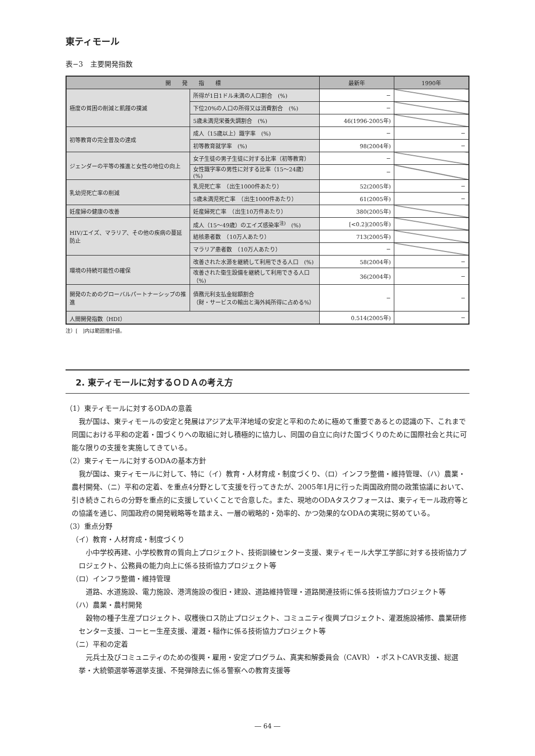東ティモール
表−3　主要開発指数
| 開 発 指 標 | | 最新年 | 1990年 |
| --- | --- | --- | --- |
| 極度の貧困の削減と飢饉の撲滅 | 所得が1日1ドル未満の人口割合 (%) | − | |
| | 下位20%の人口の所得又は消費割合 (%) | − | |
| | 5歳未満児栄養失調割合 (%) | 46(1996-2005年) | |
| 初等教育の完全普及の達成 | 成人（15歳以上）識字率 (%) | − | − |
| | 初等教育就学率 (%) | 98(2004年) | − |
| ジェンダーの平等の推進と女性の地位の向上 | 女子生徒の男子生徒に対する比率（初等教育） | − | |
| | 女性識字率の男性に対する比率（15〜24歳）(%) | − | |
| 乳幼児死亡率の削減 | 乳児死亡率 （出生1000件あたり） | 52(2005年) | − |
| | 5歳未満児死亡率 （出生1000件あたり） | 61(2005年) | − |
| 妊産婦の健康の改善 | 妊産婦死亡率 （出生10万件あたり） | 380(2005年) | |
| HIV/エイズ、マラリア、その他の疾病の蔓延防止 | 成人（15〜49歳）のエイズ感染率<sup>注)</sup> (%) | [<0.2](2005年) | |
| | 結核患者数 （10万人あたり） | 713(2005年) | |
| | マラリア患者数 （10万人あたり） | − | |
| 環境の持続可能性の確保 | 改善された水源を継続して利用できる人口 (%) | 58(2004年) | − |
| | 改善された衛生設備を継続して利用できる人口（%) | 36(2004年) | − |
| 開発のためのグローバルパートナーシップの推進 | 債務元利支払金総額割合 （財・サービスの輸出と海外純所得に占める%） | − | − |
| 人間開発指数（HDI） | | 0.514(2005年) | − |
注）[　]内は範囲推計値。
2. 東ティモールに対するＯＤＡの考え方
（1）東ティモールに対するODAの意義
我が国は、東ティモールの安定と発展はアジア太平洋地域の安定と平和のために極めて重要であるとの認識の下、これまで同国における平和の定着・国づくりへの取組に対し積極的に協力し、同国の自立に向けた国づくりのために国際社会と共に可能な限りの支援を実施してきている。
（2）東ティモールに対するODAの基本方針
我が国は、東ティモールに対して、特に（イ）教育・人材育成・制度づくり、（ロ）インフラ整備・維持管理、（ハ）農業・農村開発、（ニ）平和の定着、を重点4分野として支援を行ってきたが、2005年1月に行った両国政府間の政策協議において、引き続きこれらの分野を重点的に支援していくことで合意した。また、現地のODAタスクフォースは、東ティモール政府等との協議を通じ、同国政府の開発戦略等を踏まえ、一層の戦略的・効率的、かつ効果的なODAの実現に努めている。
（3）重点分野
（イ）教育・人材育成・制度づくり
小中学校再建、小学校教育の質向上プロジェクト、技術訓練センター支援、東ティモール大学工学部に対する技術協力プロジェクト、公務員の能力向上に係る技術協力プロジェクト等
（ロ）インフラ整備・維持管理
道路、水道施設、電力施設、港湾施設の復旧・建設、道路維持管理・道路関連技術に係る技術協力プロジェクト等
（ハ）農業・農村開発
穀物の種子生産プロジェクト、収穫後ロス防止プロジェクト、コミュニティ復興プロジェクト、灌漑施設補修、農業研修センター支援、コーヒー生産支援、灌漑・稲作に係る技術協力プロジェクト等
（ニ）平和の定着
元兵士及びコミュニティのための復興・雇用・安定プログラム、真実和解委員会（CAVR）・ポストCAVR支援、総選挙・大統領選挙等選挙支援、不発弾除去に係る警察への教育支援等
― 64 ―